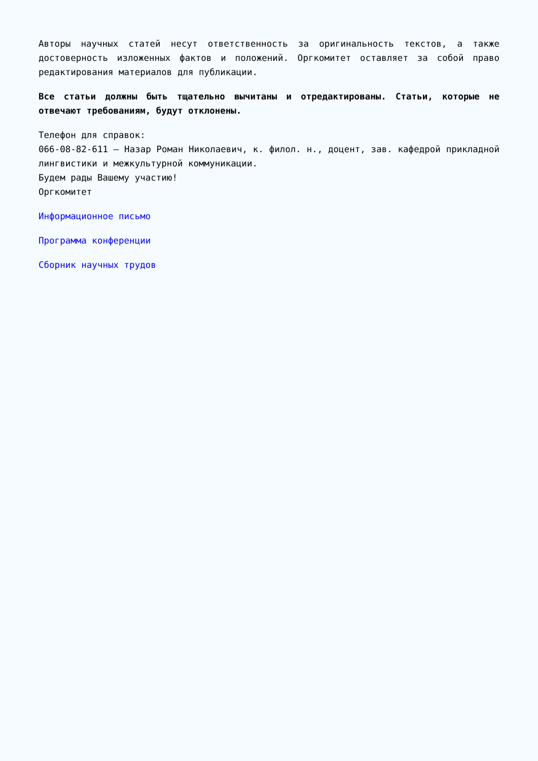Авторы научных статей несут ответственность за оригинальность текстов, а также достоверность изложенных фактов и положений. Оргкомитет оставляет за собой право редактирования материалов для публикации.
Все статьи должны быть тщательно вычитаны и отредактированы. Статьи, которые не отвечают требованиям, будут отклонены.
Телефон для справок:
066-08-82-611 – Назар Роман Николаевич, к. филол. н., доцент, зав. кафедрой прикладной лингвистики и межкультурной коммуникации.
Будем рады Вашему участию!
Оргкомитет
Информационное письмо
Программа конференции
Сборник научных трудов